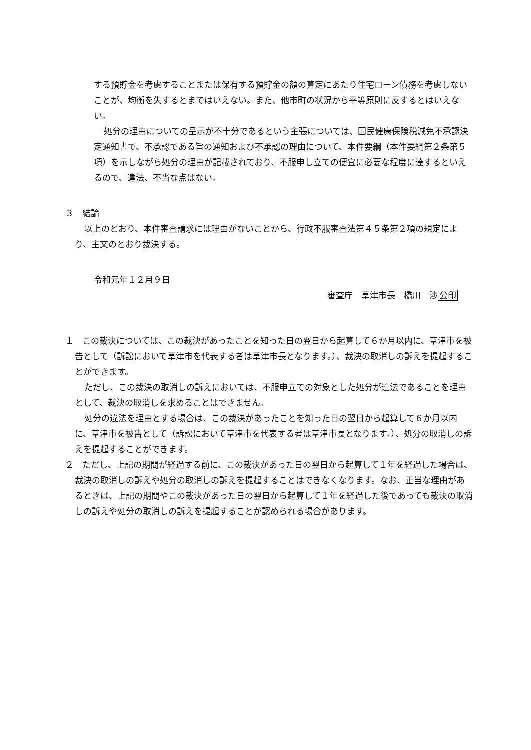する預貯金を考慮することまたは保有する預貯金の額の算定にあたり住宅ローン債務を考慮しないことが、均衡を失するとまではいえない。また、他市町の状況から平等原則に反するとはいえない。
処分の理由についての呈示が不十分であるという主張については、国民健康保険税減免不承認決定通知書で、不承認である旨の通知および不承認の理由について、本件要綱（本件要綱第２条第５項）を示しながら処分の理由が記載されており、不服申し立ての便宜に必要な程度に達するといえるので、違法、不当な点はない。
３　結論
以上のとおり、本件審査請求には理由がないことから、行政不服審査法第４５条第２項の規定により、主文のとおり裁決する。
令和元年１２月９日
審査庁　草津市長　橋川　渉公印
１　この裁決については、この裁決があったことを知った日の翌日から起算して６か月以内に、草津市を被告として（訴訟において草津市を代表する者は草津市長となります。）、裁決の取消しの訴えを提起することができます。
ただし、この裁決の取消しの訴えにおいては、不服申立ての対象とした処分が違法であることを理由として、裁決の取消しを求めることはできません。
処分の違法を理由とする場合は、この裁決があったことを知った日の翌日から起算して６か月以内に、草津市を被告として（訴訟において草津市を代表する者は草津市長となります。）、処分の取消しの訴えを提起することができます。
２　ただし、上記の期間が経過する前に、この裁決があった日の翌日から起算して１年を経過した場合は、裁決の取消しの訴えや処分の取消しの訴えを提起することはできなくなります。なお、正当な理由があるときは、上記の期間やこの裁決があった日の翌日から起算して１年を経過した後であっても裁決の取消しの訴えや処分の取消しの訴えを提起することが認められる場合があります。